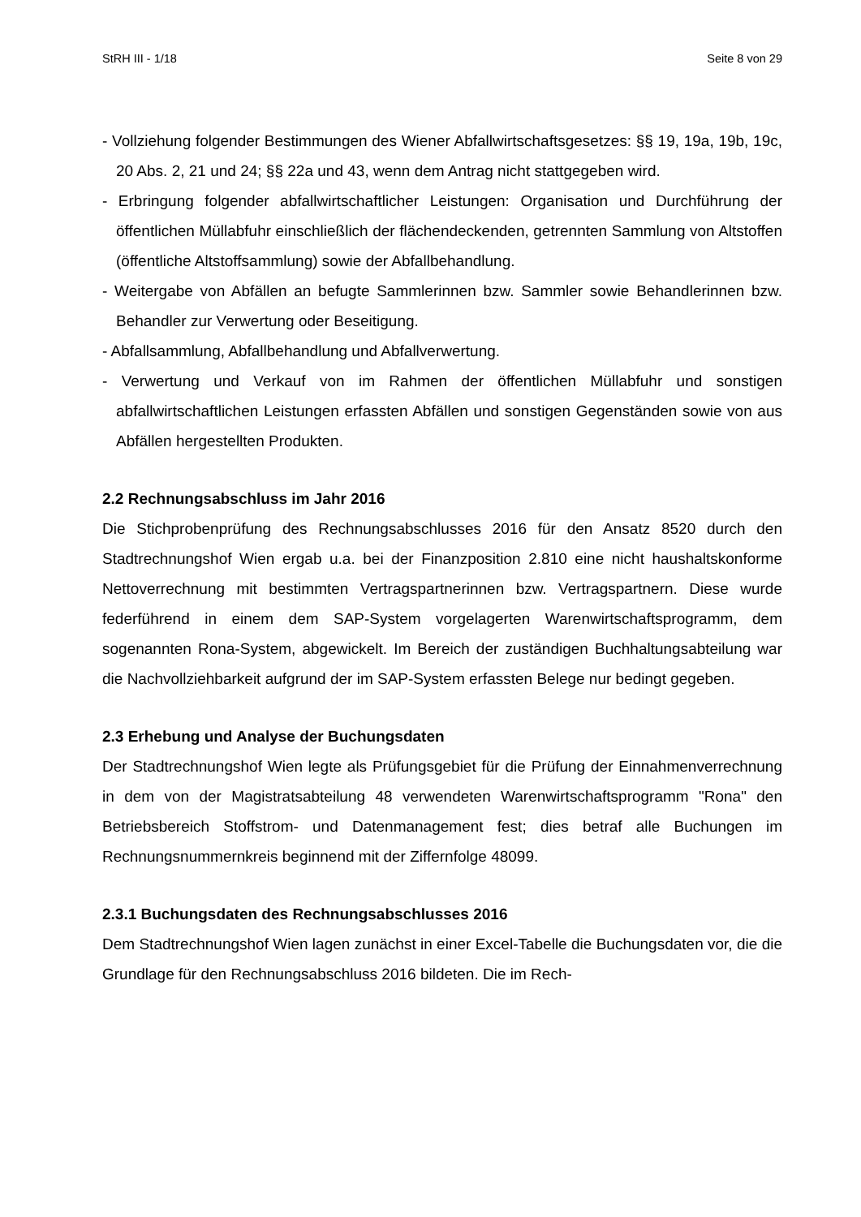StRH III - 1/18 Seite 8 von 29
- Vollziehung folgender Bestimmungen des Wiener Abfallwirtschaftsgesetzes: §§ 19, 19a, 19b, 19c, 20 Abs. 2, 21 und 24; §§ 22a und 43, wenn dem Antrag nicht stattge­geben wird.
- Erbringung folgender abfallwirtschaftlicher Leistungen: Organisation und Durchführung der öffentlichen Müllabfuhr einschließlich der flächendeckenden, getrennten Samm­lung von Altstoffen (öffentliche Altstoffsammlung) sowie der Abfallbehandlung.
- Weitergabe von Abfällen an befugte Sammlerinnen bzw. Sammler sowie Behandlerin­nen bzw. Behandler zur Verwertung oder Beseitigung.
- Abfallsammlung, Abfallbehandlung und Abfallverwertung.
- Verwertung und Verkauf von im Rahmen der öffentlichen Müllabfuhr und sonstigen abfallwirtschaftlichen Leistungen erfassten Abfällen und sonstigen Gegenständen so­wie von aus Abfällen hergestellten Produkten.
2.2 Rechnungsabschluss im Jahr 2016
Die Stichprobenprüfung des Rechnungsabschlusses 2016 für den Ansatz 8520 durch den Stadtrechnungshof Wien ergab u.a. bei der Finanzposition 2.810 eine nicht haus­haltskonforme Nettoverrechnung mit bestimmten Vertragspartnerinnen bzw. Vertrags­partnern. Diese wurde federführend in einem dem SAP-System vorgelagerten Waren­wirtschaftsprogramm, dem sogenannten Rona-System, abgewickelt. Im Bereich der zuständigen Buchhaltungsabteilung war die Nachvollziehbarkeit aufgrund der im SAP-System erfassten Belege nur bedingt gegeben.
2.3 Erhebung und Analyse der Buchungsdaten
Der Stadtrechnungshof Wien legte als Prüfungsgebiet für die Prüfung der Einnah­menverrechnung in dem von der Magistratsabteilung 48 verwendeten Warenwirt­schaftsprogramm "Rona" den Betriebsbereich Stoffstrom- und Datenmanagement fest; dies betraf alle Buchungen im Rechnungsnummernkreis beginnend mit der Ziffernfolge 48099.
2.3.1 Buchungsdaten des Rechnungsabschlusses 2016
Dem Stadtrechnungshof Wien lagen zunächst in einer Excel-Tabelle die Buchungsda­ten vor, die die Grundlage für den Rechnungsabschluss 2016 bildeten. Die im Rech-